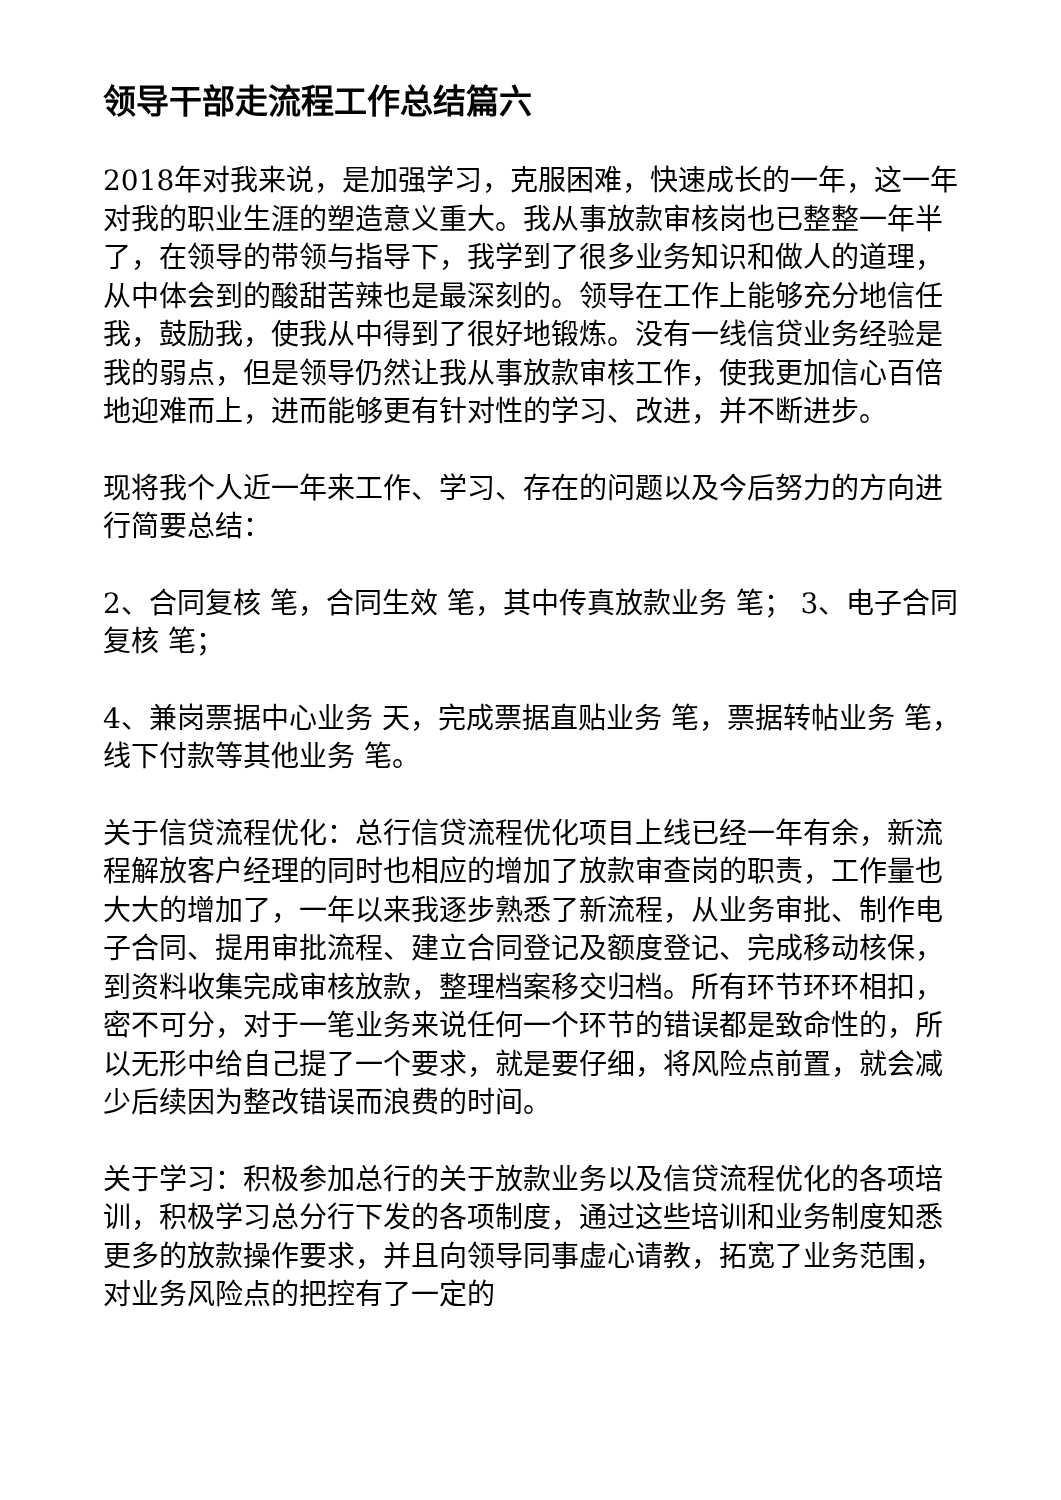领导干部走流程工作总结篇六
2018年对我来说，是加强学习，克服困难，快速成长的一年，这一年对我的职业生涯的塑造意义重大。我从事放款审核岗也已整整一年半了，在领导的带领与指导下，我学到了很多业务知识和做人的道理，从中体会到的酸甜苦辣也是最深刻的。领导在工作上能够充分地信任我，鼓励我，使我从中得到了很好地锻炼。没有一线信贷业务经验是我的弱点，但是领导仍然让我从事放款审核工作，使我更加信心百倍地迎难而上，进而能够更有针对性的学习、改进，并不断进步。
现将我个人近一年来工作、学习、存在的问题以及今后努力的方向进行简要总结：
2、合同复核 笔，合同生效 笔，其中传真放款业务 笔； 3、电子合同复核 笔；
4、兼岗票据中心业务 天，完成票据直贴业务 笔，票据转帖业务 笔，线下付款等其他业务 笔。
关于信贷流程优化：总行信贷流程优化项目上线已经一年有余，新流程解放客户经理的同时也相应的增加了放款审查岗的职责，工作量也大大的增加了，一年以来我逐步熟悉了新流程，从业务审批、制作电子合同、提用审批流程、建立合同登记及额度登记、完成移动核保，到资料收集完成审核放款，整理档案移交归档。所有环节环环相扣，密不可分，对于一笔业务来说任何一个环节的错误都是致命性的，所以无形中给自己提了一个要求，就是要仔细，将风险点前置，就会减少后续因为整改错误而浪费的时间。
关于学习：积极参加总行的关于放款业务以及信贷流程优化的各项培训，积极学习总分行下发的各项制度，通过这些培训和业务制度知悉更多的放款操作要求，并且向领导同事虚心请教，拓宽了业务范围，对业务风险点的把控有了一定的